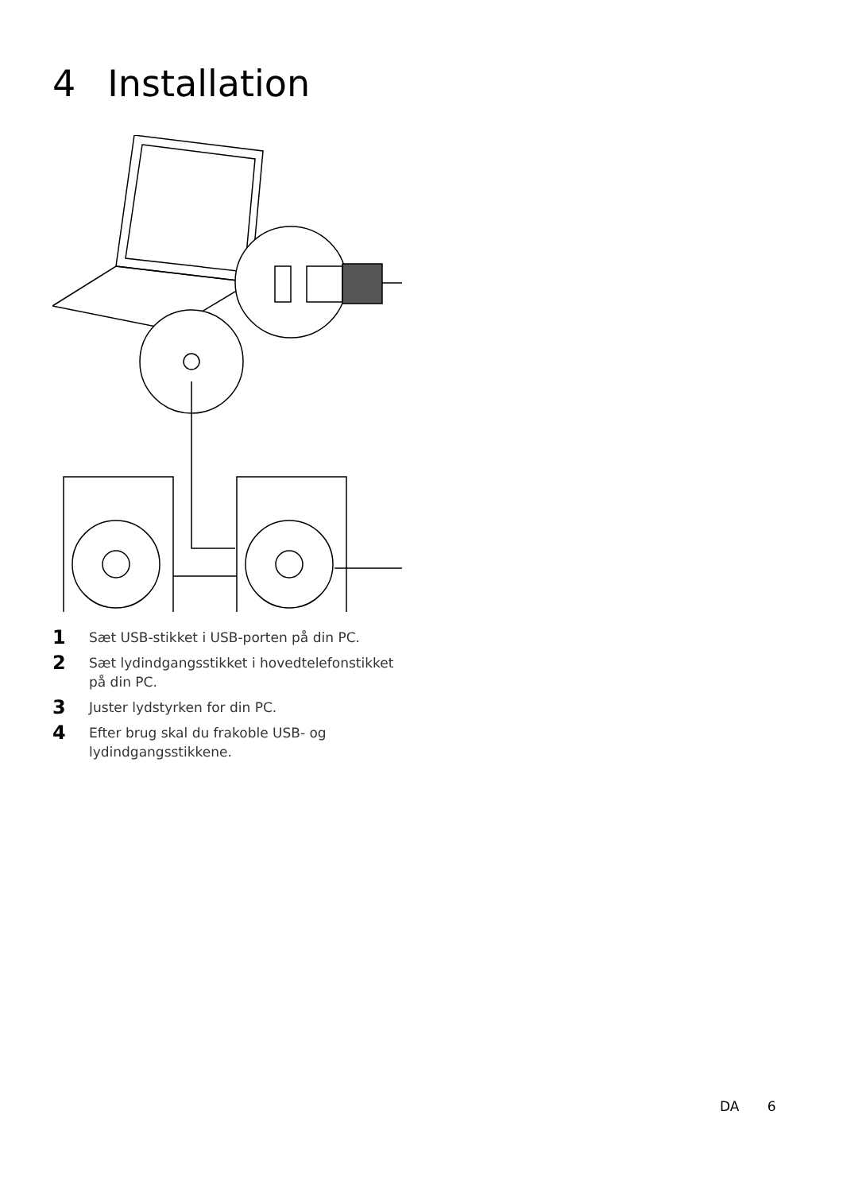4 Installation
1 Sæt USB-stikket i USB-porten på din PC.
2 Sæt lydindgangsstikket i hovedtelefonstikket på din PC.
3 Juster lydstyrken for din PC.
4 Efter brug skal du frakoble USB- og lydindgangsstikkene.
DA 6